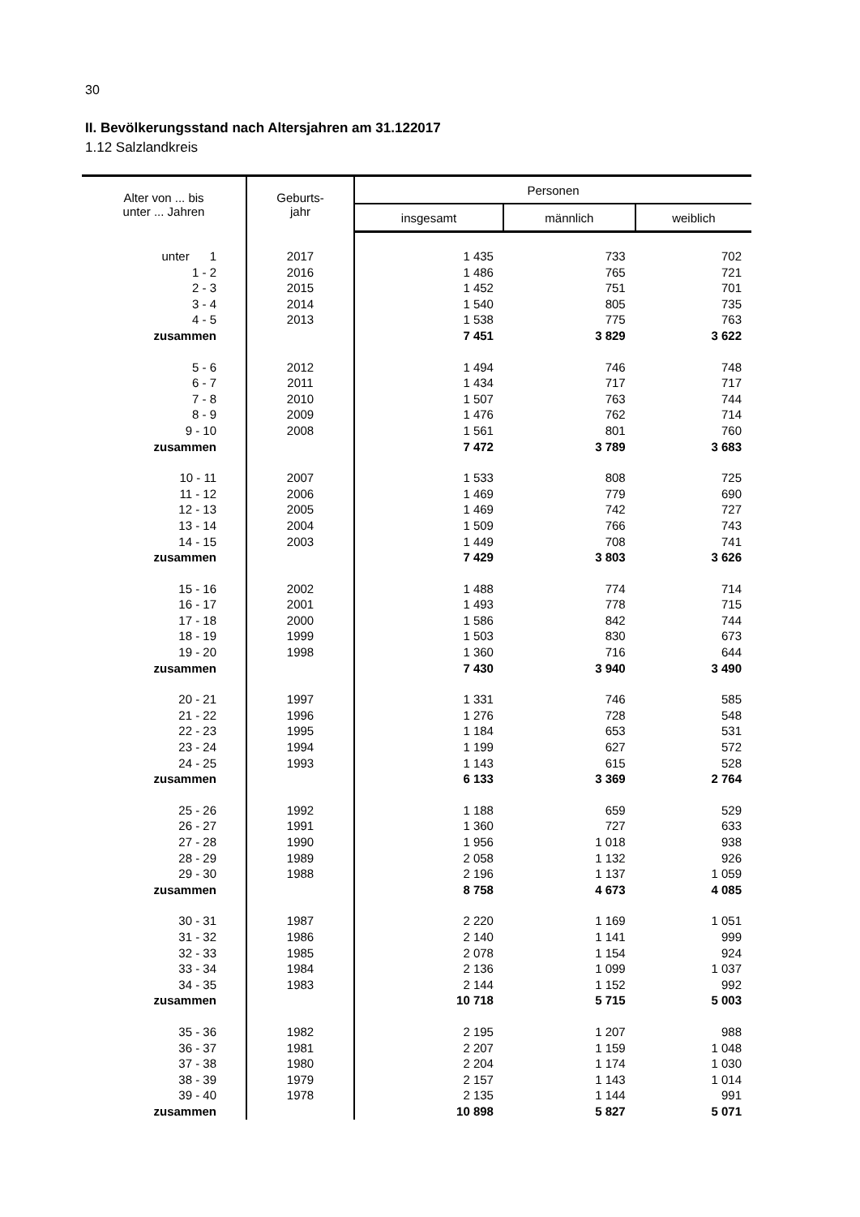30
II. Bevölkerungsstand nach Altersjahren am 31.122017
1.12 Salzlandkreis
| Alter von ... bis unter ... Jahren | Geburts- jahr | Personen | | |
| --- | --- | --- | --- | --- |
| | | insgesamt | männlich | weiblich |
| unter 1 | 2017 | 1 435 | 733 | 702 |
| 1 - 2 | 2016 | 1 486 | 765 | 721 |
| 2 - 3 | 2015 | 1 452 | 751 | 701 |
| 3 - 4 | 2014 | 1 540 | 805 | 735 |
| 4 - 5 | 2013 | 1 538 | 775 | 763 |
| zusammen | | 7 451 | 3 829 | 3 622 |
| 5 - 6 | 2012 | 1 494 | 746 | 748 |
| 6 - 7 | 2011 | 1 434 | 717 | 717 |
| 7 - 8 | 2010 | 1 507 | 763 | 744 |
| 8 - 9 | 2009 | 1 476 | 762 | 714 |
| 9 - 10 | 2008 | 1 561 | 801 | 760 |
| zusammen | | 7 472 | 3 789 | 3 683 |
| 10 - 11 | 2007 | 1 533 | 808 | 725 |
| 11 - 12 | 2006 | 1 469 | 779 | 690 |
| 12 - 13 | 2005 | 1 469 | 742 | 727 |
| 13 - 14 | 2004 | 1 509 | 766 | 743 |
| 14 - 15 | 2003 | 1 449 | 708 | 741 |
| zusammen | | 7 429 | 3 803 | 3 626 |
| 15 - 16 | 2002 | 1 488 | 774 | 714 |
| 16 - 17 | 2001 | 1 493 | 778 | 715 |
| 17 - 18 | 2000 | 1 586 | 842 | 744 |
| 18 - 19 | 1999 | 1 503 | 830 | 673 |
| 19 - 20 | 1998 | 1 360 | 716 | 644 |
| zusammen | | 7 430 | 3 940 | 3 490 |
| 20 - 21 | 1997 | 1 331 | 746 | 585 |
| 21 - 22 | 1996 | 1 276 | 728 | 548 |
| 22 - 23 | 1995 | 1 184 | 653 | 531 |
| 23 - 24 | 1994 | 1 199 | 627 | 572 |
| 24 - 25 | 1993 | 1 143 | 615 | 528 |
| zusammen | | 6 133 | 3 369 | 2 764 |
| 25 - 26 | 1992 | 1 188 | 659 | 529 |
| 26 - 27 | 1991 | 1 360 | 727 | 633 |
| 27 - 28 | 1990 | 1 956 | 1 018 | 938 |
| 28 - 29 | 1989 | 2 058 | 1 132 | 926 |
| 29 - 30 | 1988 | 2 196 | 1 137 | 1 059 |
| zusammen | | 8 758 | 4 673 | 4 085 |
| 30 - 31 | 1987 | 2 220 | 1 169 | 1 051 |
| 31 - 32 | 1986 | 2 140 | 1 141 | 999 |
| 32 - 33 | 1985 | 2 078 | 1 154 | 924 |
| 33 - 34 | 1984 | 2 136 | 1 099 | 1 037 |
| 34 - 35 | 1983 | 2 144 | 1 152 | 992 |
| zusammen | | 10 718 | 5 715 | 5 003 |
| 35 - 36 | 1982 | 2 195 | 1 207 | 988 |
| 36 - 37 | 1981 | 2 207 | 1 159 | 1 048 |
| 37 - 38 | 1980 | 2 204 | 1 174 | 1 030 |
| 38 - 39 | 1979 | 2 157 | 1 143 | 1 014 |
| 39 - 40 | 1978 | 2 135 | 1 144 | 991 |
| zusammen | | 10 898 | 5 827 | 5 071 |